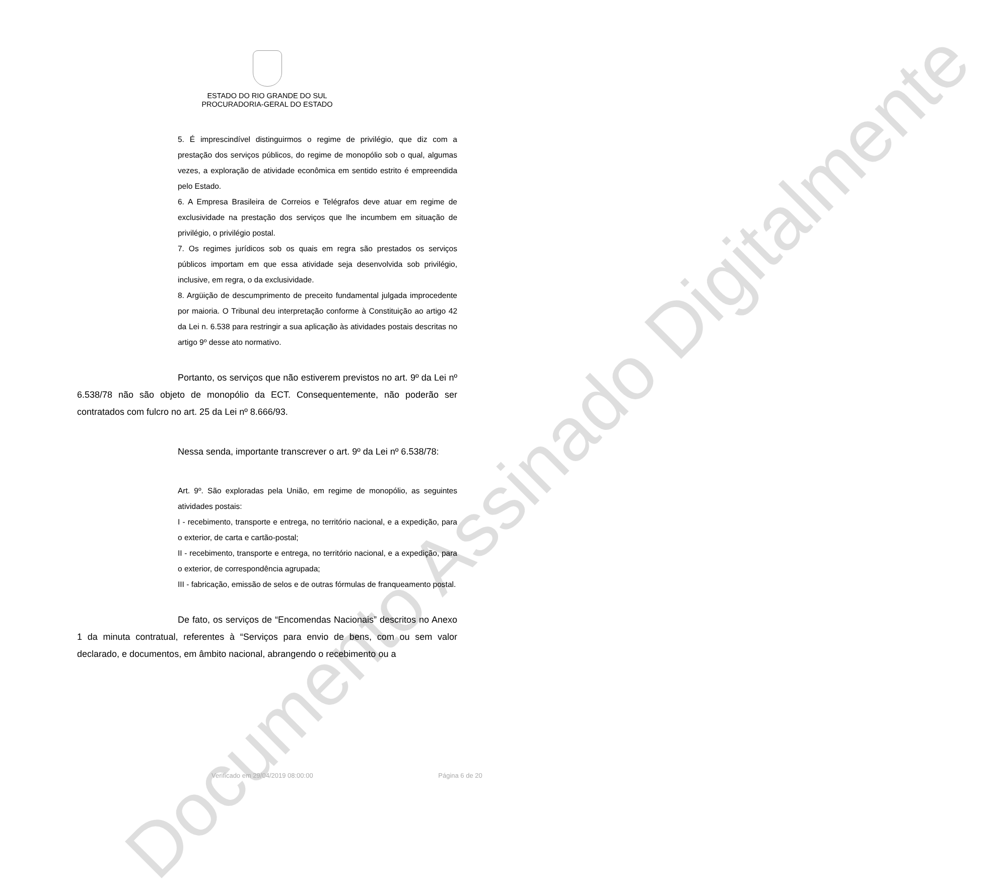Documento Assinado Digitalmente
ESTADO DO RIO GRANDE DO SUL
PROCURADORIA-GERAL DO ESTADO
5. É imprescindível distinguirmos o regime de privilégio, que diz com a prestação dos serviços públicos, do regime de monopólio sob o qual, algumas vezes, a exploração de atividade econômica em sentido estrito é empreendida pelo Estado.
6. A Empresa Brasileira de Correios e Telégrafos deve atuar em regime de exclusividade na prestação dos serviços que lhe incumbem em situação de privilégio, o privilégio postal.
7. Os regimes jurídicos sob os quais em regra são prestados os serviços públicos importam em que essa atividade seja desenvolvida sob privilégio, inclusive, em regra, o da exclusividade.
8. Argüição de descumprimento de preceito fundamental julgada improcedente por maioria. O Tribunal deu interpretação conforme à Constituição ao artigo 42 da Lei n. 6.538 para restringir a sua aplicação às atividades postais descritas no artigo 9º desse ato normativo.
Portanto, os serviços que não estiverem previstos no art. 9º da Lei nº 6.538/78 não são objeto de monopólio da ECT. Consequentemente, não poderão ser contratados com fulcro no art. 25 da Lei nº 8.666/93.
Nessa senda, importante transcrever o art. 9º da Lei nº 6.538/78:
Art. 9º. São exploradas pela União, em regime de monopólio, as seguintes atividades postais:
I - recebimento, transporte e entrega, no território nacional, e a expedição, para o exterior, de carta e cartão-postal;
II - recebimento, transporte e entrega, no território nacional, e a expedição, para o exterior, de correspondência agrupada;
III - fabricação, emissão de selos e de outras fórmulas de franqueamento postal.
De fato, os serviços de “Encomendas Nacionais” descritos no Anexo 1 da minuta contratual, referentes à “Serviços para envio de bens, com ou sem valor declarado, e documentos, em âmbito nacional, abrangendo o recebimento ou a
Verificado em 29/04/2019 08:00:00 Página 6 de 20